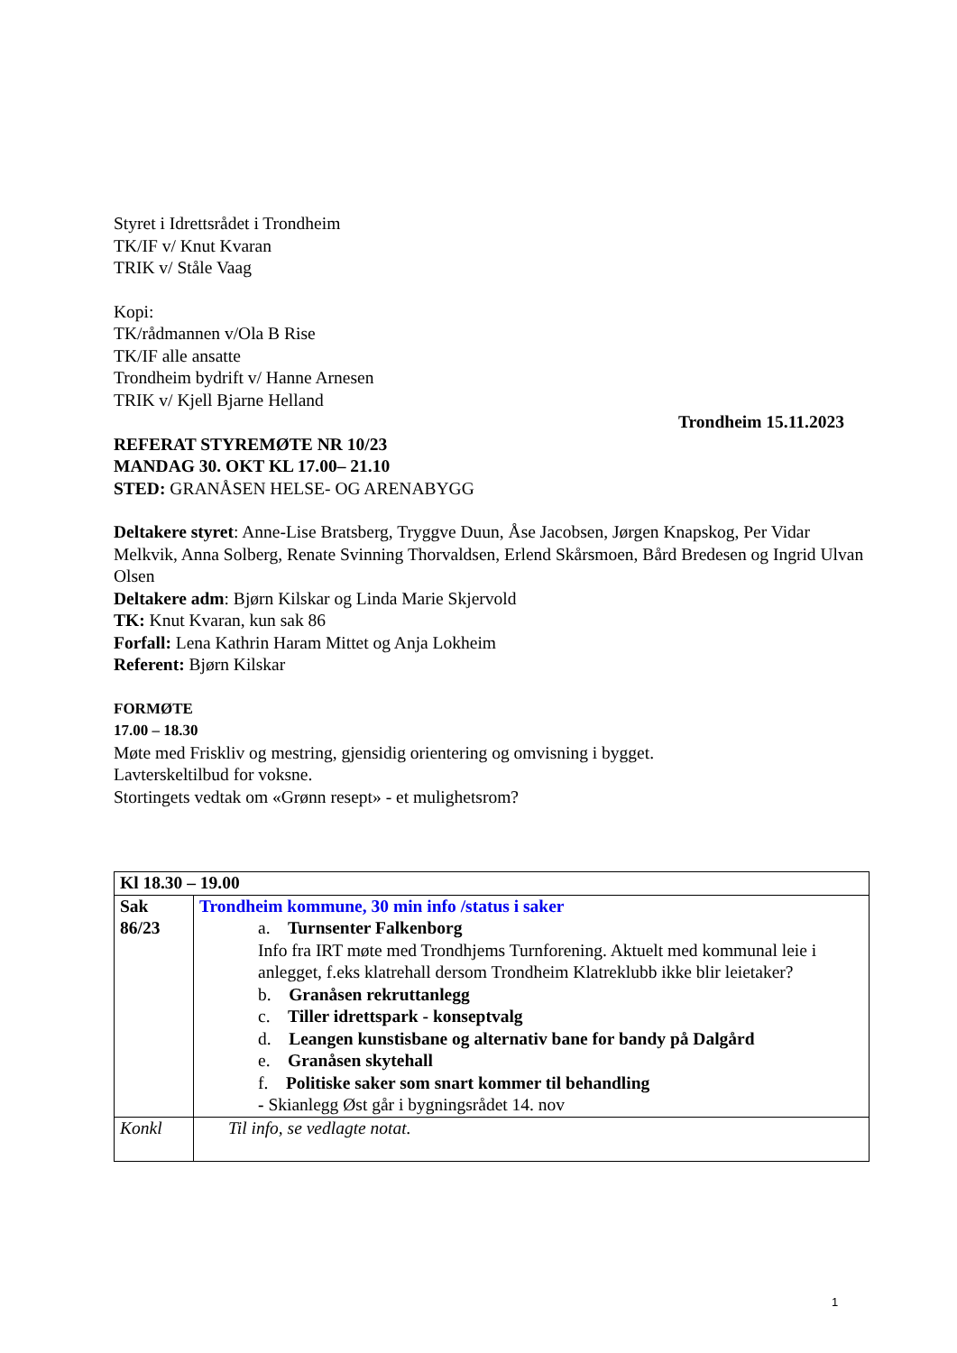Styret i Idrettsrådet i Trondheim
TK/IF v/ Knut Kvaran
TRIK v/ Ståle Vaag
Kopi:
TK/rådmannen v/Ola B Rise
TK/IF alle ansatte
Trondheim bydrift v/ Hanne Arnesen
TRIK v/ Kjell Bjarne Helland
Trondheim 15.11.2023
REFERAT STYREMØTE NR 10/23
MANDAG 30. OKT KL 17.00– 21.10
STED: GRANÅSEN HELSE- OG ARENABYGG
Deltakere styret: Anne-Lise Bratsberg, Tryggve Duun, Åse Jacobsen, Jørgen Knapskog, Per Vidar Melkvik, Anna Solberg, Renate Svinning Thorvaldsen, Erlend Skårsmoen, Bård Bredesen og Ingrid Ulvan Olsen
Deltakere adm: Bjørn Kilskar og Linda Marie Skjervold
TK: Knut Kvaran, kun sak 86
Forfall: Lena Kathrin Haram Mittet og Anja Lokheim
Referent: Bjørn Kilskar
FORMØTE
17.00 – 18.30
Møte med Friskliv og mestring, gjensidig orientering og omvisning i bygget.
Lavterskeltilbud for voksne.
Stortingets vedtak om «Grønn resept» - et mulighetsrom?
| Kl 18.30 – 19.00 | |
| Sak 86/23 | Trondheim kommune, 30 min info /status i saker a. Turnsenter Falkenborg Info fra IRT møte med Trondhjems Turnforening. Aktuelt med kommunal leie i anlegget, f.eks klatrehall dersom Trondheim Klatreklubb ikke blir leietaker? b. Granåsen rekruttanlegg c. Tiller idrettspark - konseptvalg d. Leangen kunstisbane og alternativ bane for bandy på Dalgård e. Granåsen skytehall f. Politiske saker som snart kommer til behandling - Skianlegg Øst går i bygningsrådet 14. nov |
| Konkl | Til info, se vedlagte notat. |
1